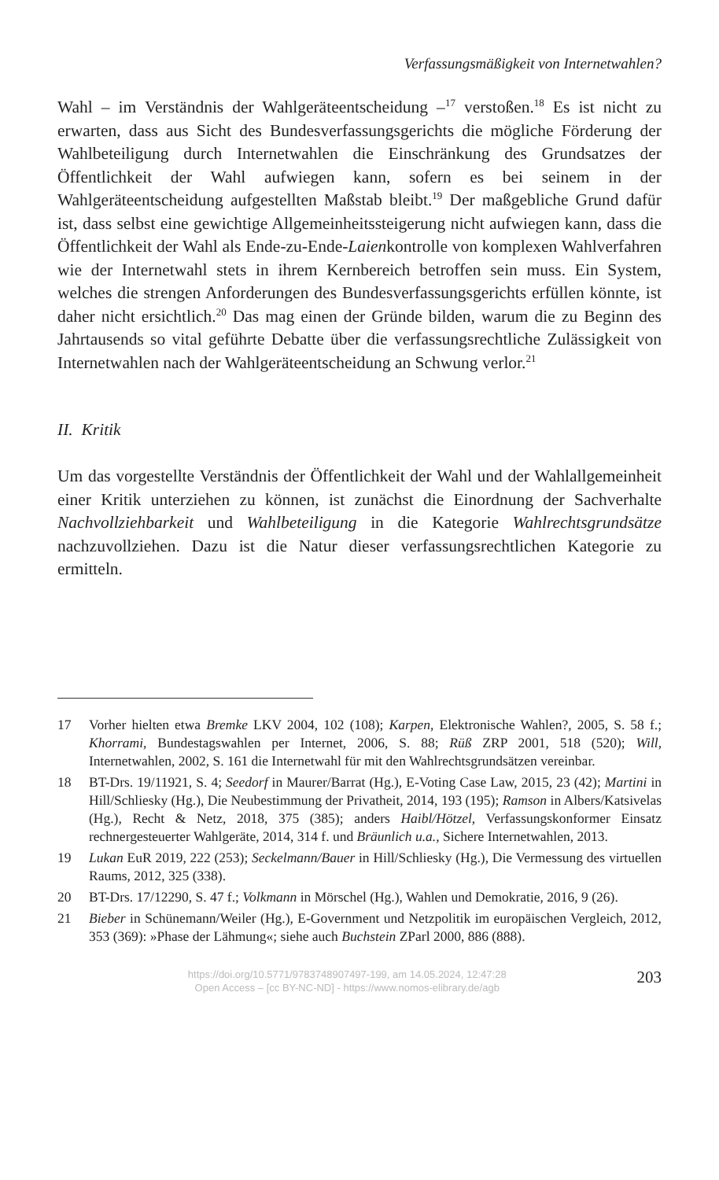Verfassungsmäßigkeit von Internetwahlen?
Wahl – im Verständnis der Wahlgeräteentscheidung –<sup>17</sup> verstoßen.<sup>18</sup> Es ist nicht zu erwarten, dass aus Sicht des Bundesverfassungsgerichts die mögliche Förderung der Wahlbeteiligung durch Internetwahlen die Einschränkung des Grundsatzes der Öffentlichkeit der Wahl aufwiegen kann, sofern es bei seinem in der Wahlgeräteentscheidung aufgestellten Maßstab bleibt.<sup>19</sup> Der maßgebliche Grund dafür ist, dass selbst eine gewichtige Allgemeinheitssteigerung nicht aufwiegen kann, dass die Öffentlichkeit der Wahl als Ende-zu-Ende-Laienkontrolle von komplexen Wahlverfahren wie der Internetwahl stets in ihrem Kernbereich betroffen sein muss. Ein System, welches die strengen Anforderungen des Bundesverfassungsgerichts erfüllen könnte, ist daher nicht ersichtlich.<sup>20</sup> Das mag einen der Gründe bilden, warum die zu Beginn des Jahrtausends so vital geführte Debatte über die verfassungsrechtliche Zulässigkeit von Internetwahlen nach der Wahlgeräteentscheidung an Schwung verlor.<sup>21</sup>
II. Kritik
Um das vorgestellte Verständnis der Öffentlichkeit der Wahl und der Wahlallgemeinheit einer Kritik unterziehen zu können, ist zunächst die Einordnung der Sachverhalte Nachvollziehbarkeit und Wahlbeteiligung in die Kategorie Wahlrechtsgrundsätze nachzuvollziehen. Dazu ist die Natur dieser verfassungsrechtlichen Kategorie zu ermitteln.
17 Vorher hielten etwa Bremke LKV 2004, 102 (108); Karpen, Elektronische Wahlen?, 2005, S. 58 f.; Khorrami, Bundestagswahlen per Internet, 2006, S. 88; Rüß ZRP 2001, 518 (520); Will, Internetwahlen, 2002, S. 161 die Internetwahl für mit den Wahlrechtsgrundsätzen vereinbar.
18 BT-Drs. 19/11921, S. 4; Seedorf in Maurer/Barrat (Hg.), E-Voting Case Law, 2015, 23 (42); Martini in Hill/Schliesky (Hg.), Die Neubestimmung der Privatheit, 2014, 193 (195); Ramson in Albers/Katsivelas (Hg.), Recht & Netz, 2018, 375 (385); anders Haibl/Hötzel, Verfassungskonformer Einsatz rechnergesteuerter Wahlgeräte, 2014, 314 f. und Bräunlich u.a., Sichere Internetwahlen, 2013.
19 Lukan EuR 2019, 222 (253); Seckelmann/Bauer in Hill/Schliesky (Hg.), Die Vermessung des virtuellen Raums, 2012, 325 (338).
20 BT-Drs. 17/12290, S. 47 f.; Volkmann in Mörschel (Hg.), Wahlen und Demokratie, 2016, 9 (26).
21 Bieber in Schünemann/Weiler (Hg.), E-Government und Netzpolitik im europäischen Vergleich, 2012, 353 (369): »Phase der Lähmung«; siehe auch Buchstein ZParl 2000, 886 (888).
https://doi.org/10.5771/9783748907497-199, am 14.05.2024, 12:47:28
Open Access – [cc BY-NC-ND] - https://www.nomos-elibrary.de/agb
203